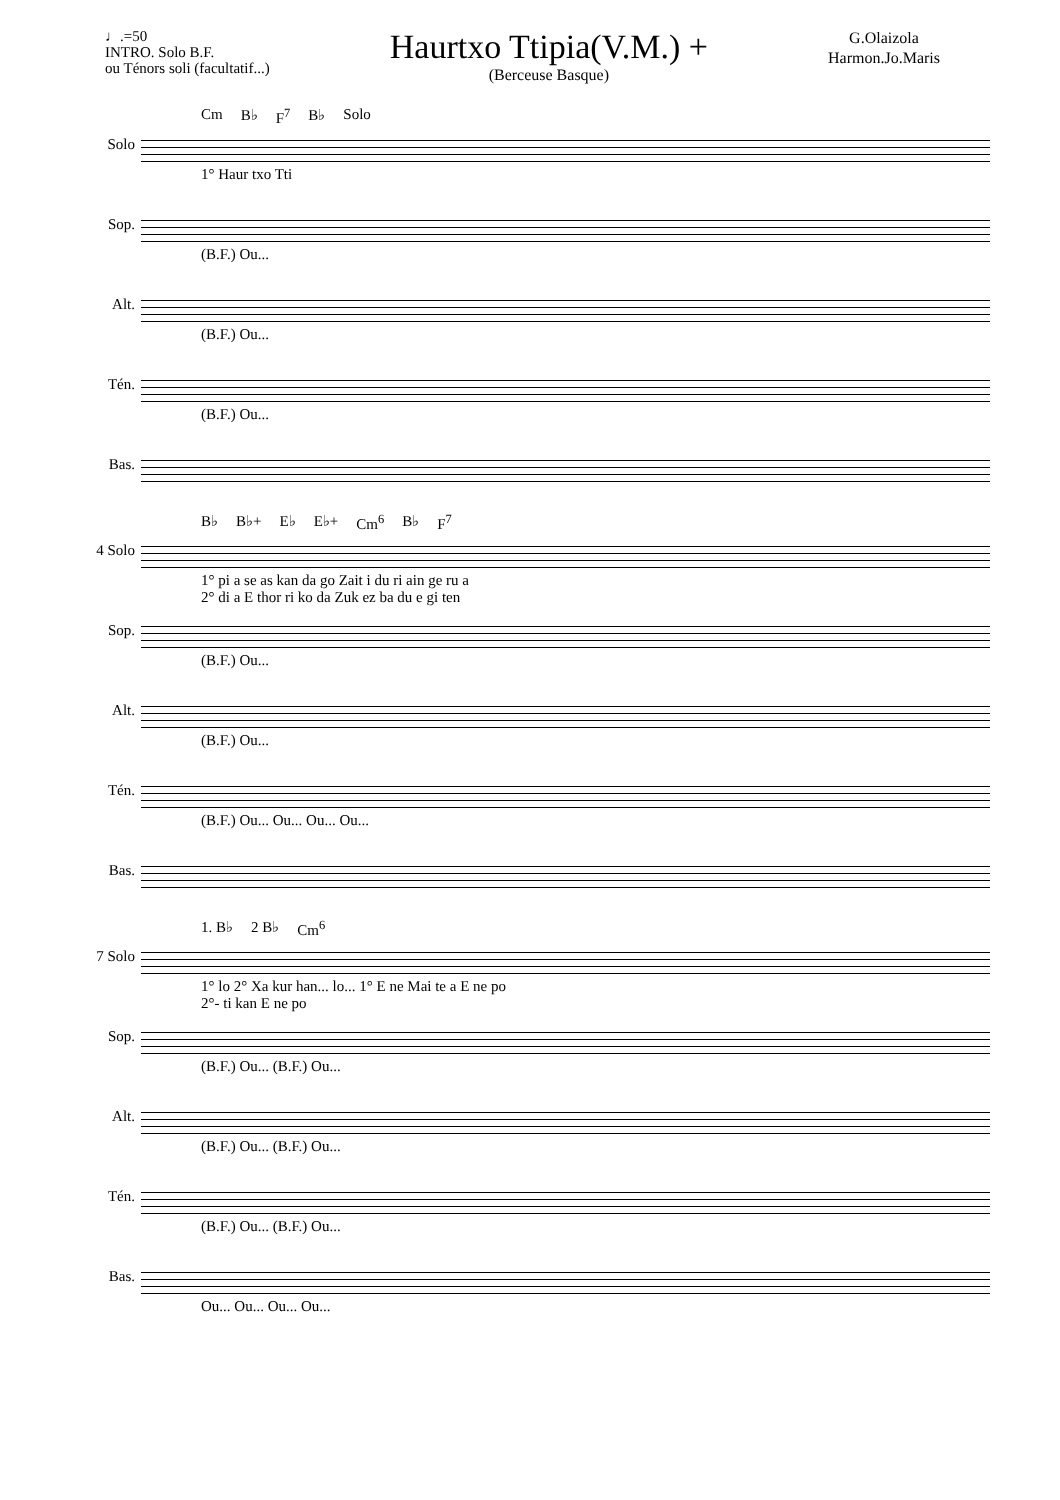♩.=50
INTRO. Solo B.F.
ou Ténors soli (facultatif...)
Haurtxo Ttipia(V.M.) +
(Berceuse Basque)
G.Olaizola
Harmon.Jo.Maris
Solo
Cm B♭ F<sup>7</sup> B♭ Solo
1° Haur txo Tti
Sop.
(B.F.) Ou...
Alt.
(B.F.) Ou...
Tén.
(B.F.) Ou...
Bas.
4 Solo
B♭ B♭+ E♭ E♭+ Cm<sup>6</sup> B♭ F<sup>7</sup>
1° pi a se as kan da go Zait i du ri ain ge ru a
2° di a E thor ri ko da Zuk ez ba du e gi ten
Sop.
(B.F.) Ou...
Alt.
(B.F.) Ou...
Tén.
(B.F.) Ou... Ou... Ou... Ou...
Bas.
7 Solo
1. B♭ 2 B♭ Cm<sup>6</sup>
1° lo 2° Xa kur han... lo... 1° E ne Mai te a E ne po
2°- ti kan E ne po
Sop.
(B.F.) Ou... (B.F.) Ou...
Alt.
(B.F.) Ou... (B.F.) Ou...
Tén.
(B.F.) Ou... (B.F.) Ou...
Bas.
Ou... Ou... Ou... Ou...